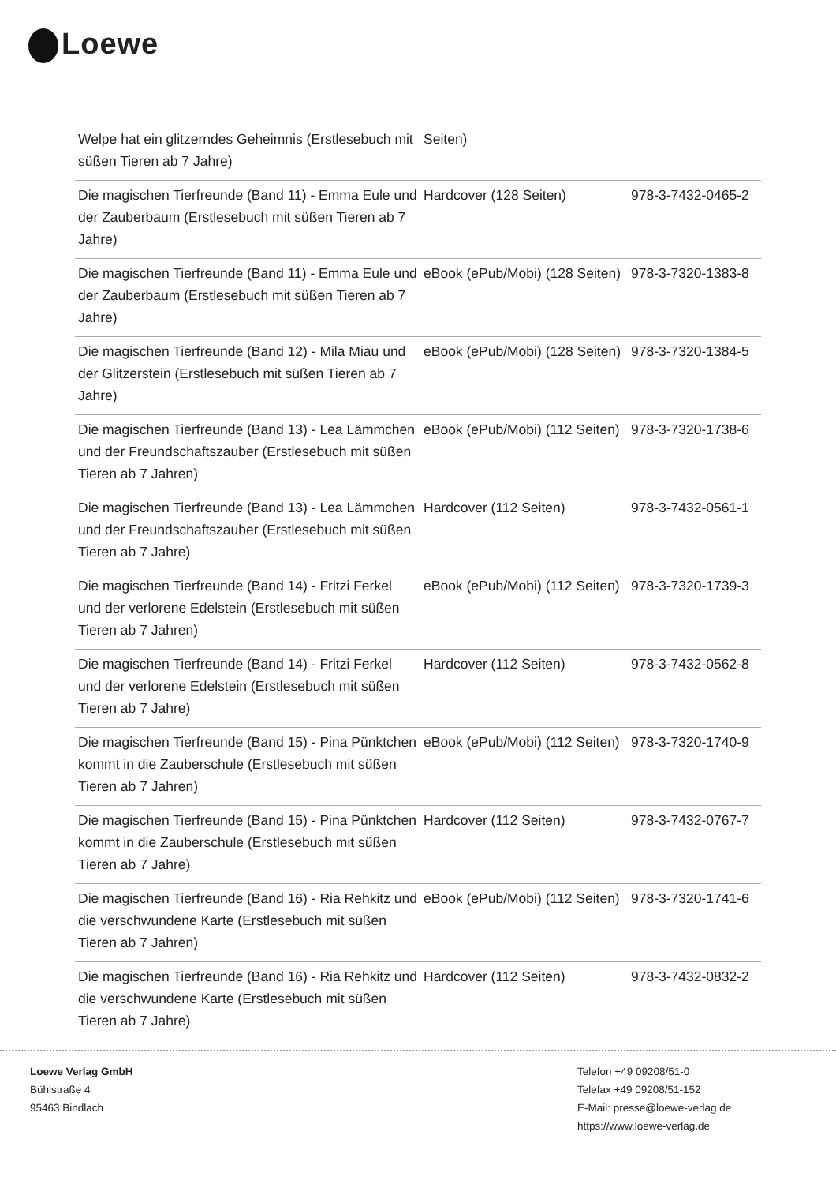Loewe
| Welpe hat ein glitzerndes Geheimnis (Erstlesebuch mit süßen Tieren ab 7 Jahre) | Seiten) | |
| Die magischen Tierfreunde (Band 11) - Emma Eule und der Zauberbaum (Erstlesebuch mit süßen Tieren ab 7 Jahre) | Hardcover (128 Seiten) | 978-3-7432-0465-2 |
| Die magischen Tierfreunde (Band 11) - Emma Eule und der Zauberbaum (Erstlesebuch mit süßen Tieren ab 7 Jahre) | eBook (ePub/Mobi) (128 Seiten) | 978-3-7320-1383-8 |
| Die magischen Tierfreunde (Band 12) - Mila Miau und der Glitzerstein (Erstlesebuch mit süßen Tieren ab 7 Jahre) | eBook (ePub/Mobi) (128 Seiten) | 978-3-7320-1384-5 |
| Die magischen Tierfreunde (Band 13) - Lea Lämmchen und der Freundschaftszauber (Erstlesebuch mit süßen Tieren ab 7 Jahren) | eBook (ePub/Mobi) (112 Seiten) | 978-3-7320-1738-6 |
| Die magischen Tierfreunde (Band 13) - Lea Lämmchen und der Freundschaftszauber (Erstlesebuch mit süßen Tieren ab 7 Jahre) | Hardcover (112 Seiten) | 978-3-7432-0561-1 |
| Die magischen Tierfreunde (Band 14) - Fritzi Ferkel und der verlorene Edelstein (Erstlesebuch mit süßen Tieren ab 7 Jahren) | eBook (ePub/Mobi) (112 Seiten) | 978-3-7320-1739-3 |
| Die magischen Tierfreunde (Band 14) - Fritzi Ferkel und der verlorene Edelstein (Erstlesebuch mit süßen Tieren ab 7 Jahre) | Hardcover (112 Seiten) | 978-3-7432-0562-8 |
| Die magischen Tierfreunde (Band 15) - Pina Pünktchen kommt in die Zauberschule (Erstlesebuch mit süßen Tieren ab 7 Jahren) | eBook (ePub/Mobi) (112 Seiten) | 978-3-7320-1740-9 |
| Die magischen Tierfreunde (Band 15) - Pina Pünktchen kommt in die Zauberschule (Erstlesebuch mit süßen Tieren ab 7 Jahre) | Hardcover (112 Seiten) | 978-3-7432-0767-7 |
| Die magischen Tierfreunde (Band 16) - Ria Rehkitz und die verschwundene Karte (Erstlesebuch mit süßen Tieren ab 7 Jahren) | eBook (ePub/Mobi) (112 Seiten) | 978-3-7320-1741-6 |
| Die magischen Tierfreunde (Band 16) - Ria Rehkitz und die verschwundene Karte (Erstlesebuch mit süßen Tieren ab 7 Jahre) | Hardcover (112 Seiten) | 978-3-7432-0832-2 |
Loewe Verlag GmbH
Bühlstraße 4
95463 Bindlach
Telefon +49 09208/51-0
Telefax +49 09208/51-152
E-Mail: presse@loewe-verlag.de
https://www.loewe-verlag.de